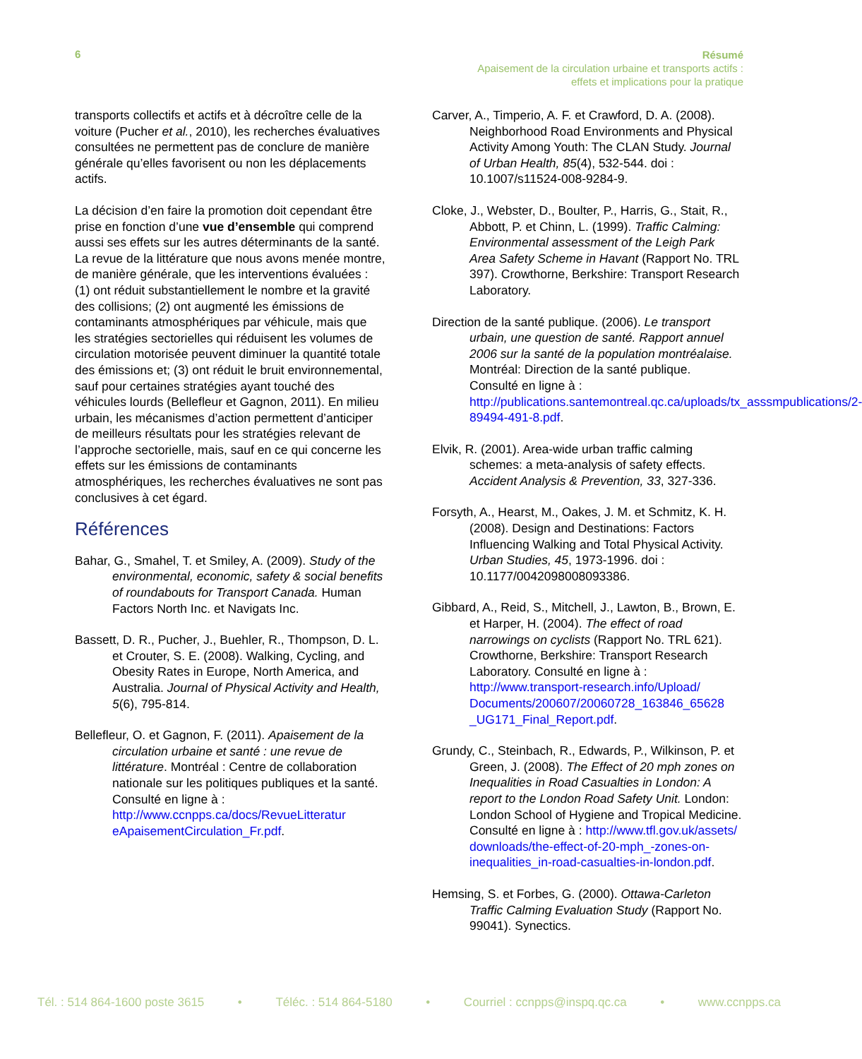6
Résumé
Apaisement de la circulation urbaine et transports actifs :
effets et implications pour la pratique
transports collectifs et actifs et à décroître celle de la voiture (Pucher et al., 2010), les recherches évaluatives consultées ne permettent pas de conclure de manière générale qu’elles favorisent ou non les déplacements actifs.
La décision d’en faire la promotion doit cependant être prise en fonction d’une vue d’ensemble qui comprend aussi ses effets sur les autres déterminants de la santé. La revue de la littérature que nous avons menée montre, de manière générale, que les interventions évaluées : (1) ont réduit substantiellement le nombre et la gravité des collisions; (2) ont augmenté les émissions de contaminants atmosphériques par véhicule, mais que les stratégies sectorielles qui réduisent les volumes de circulation motorisée peuvent diminuer la quantité totale des émissions et; (3) ont réduit le bruit environnemental, sauf pour certaines stratégies ayant touché des véhicules lourds (Bellefleur et Gagnon, 2011). En milieu urbain, les mécanismes d’action permettent d’anticiper de meilleurs résultats pour les stratégies relevant de l’approche sectorielle, mais, sauf en ce qui concerne les effets sur les émissions de contaminants atmosphériques, les recherches évaluatives ne sont pas conclusives à cet égard.
Références
Bahar, G., Smahel, T. et Smiley, A. (2009). Study of the environmental, economic, safety & social benefits of roundabouts for Transport Canada. Human Factors North Inc. et Navigats Inc.
Bassett, D. R., Pucher, J., Buehler, R., Thompson, D. L. et Crouter, S. E. (2008). Walking, Cycling, and Obesity Rates in Europe, North America, and Australia. Journal of Physical Activity and Health, 5(6), 795-814.
Bellefleur, O. et Gagnon, F. (2011). Apaisement de la circulation urbaine et santé : une revue de littérature. Montréal : Centre de collaboration nationale sur les politiques publiques et la santé. Consulté en ligne à : http://www.ccnpps.ca/docs/RevueLitteratur eApaisementCirculation_Fr.pdf.
Carver, A., Timperio, A. F. et Crawford, D. A. (2008). Neighborhood Road Environments and Physical Activity Among Youth: The CLAN Study. Journal of Urban Health, 85(4), 532-544. doi : 10.1007/s11524-008-9284-9.
Cloke, J., Webster, D., Boulter, P., Harris, G., Stait, R., Abbott, P. et Chinn, L. (1999). Traffic Calming: Environmental assessment of the Leigh Park Area Safety Scheme in Havant (Rapport No. TRL 397). Crowthorne, Berkshire: Transport Research Laboratory.
Direction de la santé publique. (2006). Le transport urbain, une question de santé. Rapport annuel 2006 sur la santé de la population montréalaise. Montréal: Direction de la santé publique. Consulté en ligne à : http://publications.santemontreal.qc.ca/uploads/tx_asssmpublications/2-89494-491-8.pdf.
Elvik, R. (2001). Area-wide urban traffic calming schemes: a meta-analysis of safety effects. Accident Analysis & Prevention, 33, 327-336.
Forsyth, A., Hearst, M., Oakes, J. M. et Schmitz, K. H. (2008). Design and Destinations: Factors Influencing Walking and Total Physical Activity. Urban Studies, 45, 1973-1996. doi : 10.1177/0042098008093386.
Gibbard, A., Reid, S., Mitchell, J., Lawton, B., Brown, E. et Harper, H. (2004). The effect of road narrowings on cyclists (Rapport No. TRL 621). Crowthorne, Berkshire: Transport Research Laboratory. Consulté en ligne à : http://www.transport-research.info/Upload/ Documents/200607/20060728_163846_65628 _UG171_Final_Report.pdf.
Grundy, C., Steinbach, R., Edwards, P., Wilkinson, P. et Green, J. (2008). The Effect of 20 mph zones on Inequalities in Road Casualties in London: A report to the London Road Safety Unit. London: London School of Hygiene and Tropical Medicine. Consulté en ligne à : http://www.tfl.gov.uk/assets/ downloads/the-effect-of-20-mph_-zones-on-inequalities_in-road-casualties-in-london.pdf.
Hemsing, S. et Forbes, G. (2000). Ottawa-Carleton Traffic Calming Evaluation Study (Rapport No. 99041). Synectics.
Tél. : 514 864-1600 poste 3615 • Téléc. : 514 864-5180 • Courriel : ccnpps@inspq.qc.ca • www.ccnpps.ca